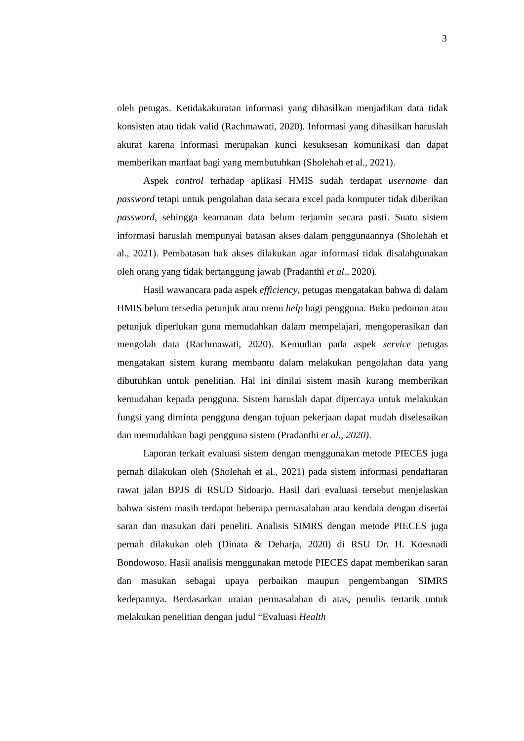3
oleh petugas. Ketidakakuratan informasi yang dihasilkan menjadikan data tidak konsisten atau tidak valid (Rachmawati, 2020). Informasi yang dihasilkan haruslah akurat karena informasi merupakan kunci kesuksesan komunikasi dan dapat memberikan manfaat bagi yang membutuhkan (Sholehah et al., 2021).
Aspek control terhadap aplikasi HMIS sudah terdapat username dan password tetapi untuk pengolahan data secara excel pada komputer tidak diberikan password, sehingga keamanan data belum terjamin secara pasti. Suatu sistem informasi haruslah mempunyai batasan akses dalam penggunaannya (Sholehah et al., 2021). Pembatasan hak akses dilakukan agar informasi tidak disalahgunakan oleh orang yang tidak bertanggung jawab (Pradanthi et al., 2020).
Hasil wawancara pada aspek efficiency, petugas mengatakan bahwa di dalam HMIS belum tersedia petunjuk atau menu help bagi pengguna. Buku pedoman atau petunjuk diperlukan guna memudahkan dalam mempelajari, mengoperasikan dan mengolah data (Rachmawati, 2020). Kemudian pada aspek service petugas mengatakan sistem kurang membantu dalam melakukan pengolahan data yang dibutuhkan untuk penelitian. Hal ini dinilai sistem masih kurang memberikan kemudahan kepada pengguna. Sistem haruslah dapat dipercaya untuk melakukan fungsi yang diminta pengguna dengan tujuan pekerjaan dapat mudah diselesaikan dan memudahkan bagi pengguna sistem (Pradanthi et al., 2020).
Laporan terkait evaluasi sistem dengan menggunakan metode PIECES juga pernah dilakukan oleh (Sholehah et al., 2021) pada sistem informasi pendaftaran rawat jalan BPJS di RSUD Sidoarjo. Hasil dari evaluasi tersebut menjelaskan bahwa sistem masih terdapat beberapa permasalahan atau kendala dengan disertai saran dan masukan dari peneliti. Analisis SIMRS dengan metode PIECES juga pernah dilakukan oleh (Dinata & Deharja, 2020) di RSU Dr. H. Koesnadi Bondowoso. Hasil analisis menggunakan metode PIECES dapat memberikan saran dan masukan sebagai upaya perbaikan maupun pengembangan SIMRS kedepannya. Berdasarkan uraian permasalahan di atas, penulis tertarik untuk melakukan penelitian dengan judul “Evaluasi Health